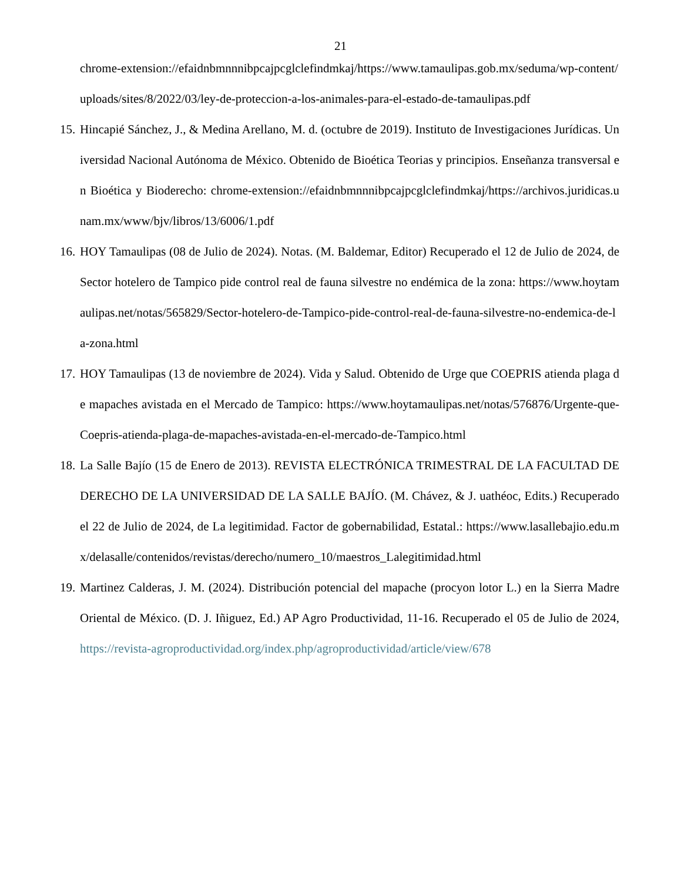21
chrome-extension://efaidnbmnnnibpcajpcglclefindmkaj/https://www.tamaulipas.gob.mx/seduma/wp-content/uploads/sites/8/2022/03/ley-de-proteccion-a-los-animales-para-el-estado-de-tamaulipas.pdf
15. Hincapié Sánchez, J., & Medina Arellano, M. d. (octubre de 2019). Instituto de Investigaciones Jurídicas. Universidad Nacional Autónoma de México. Obtenido de Bioética Teorias y principios. Enseñanza transversal en Bioética y Bioderecho: chrome-extension://efaidnbmnnnibpcajpcglclefindmkaj/https://archivos.juridicas.unam.mx/www/bjv/libros/13/6006/1.pdf
16. HOY Tamaulipas (08 de Julio de 2024). Notas. (M. Baldemar, Editor) Recuperado el 12 de Julio de 2024, de Sector hotelero de Tampico pide control real de fauna silvestre no endémica de la zona: https://www.hoytamaulipas.net/notas/565829/Sector-hotelero-de-Tampico-pide-control-real-de-fauna-silvestre-no-endemica-de-la-zona.html
17. HOY Tamaulipas (13 de noviembre de 2024). Vida y Salud. Obtenido de Urge que COEPRIS atienda plaga de mapaches avistada en el Mercado de Tampico: https://www.hoytamaulipas.net/notas/576876/Urgente-que-Coepris-atienda-plaga-de-mapaches-avistada-en-el-mercado-de-Tampico.html
18. La Salle Bajío (15 de Enero de 2013). REVISTA ELECTRÓNICA TRIMESTRAL DE LA FACULTAD DE DERECHO DE LA UNIVERSIDAD DE LA SALLE BAJÍO. (M. Chávez, & J. uathéoc, Edits.) Recuperado el 22 de Julio de 2024, de La legitimidad. Factor de gobernabilidad, Estatal.: https://www.lasallebajio.edu.mx/delasalle/contenidos/revistas/derecho/numero_10/maestros_Lalegitimidad.html
19. Martinez Calderas, J. M. (2024). Distribución potencial del mapache (procyon lotor L.) en la Sierra Madre Oriental de México. (D. J. Iñiguez, Ed.) AP Agro Productividad, 11-16. Recuperado el 05 de Julio de 2024, https://revista-agroproductividad.org/index.php/agroproductividad/article/view/678